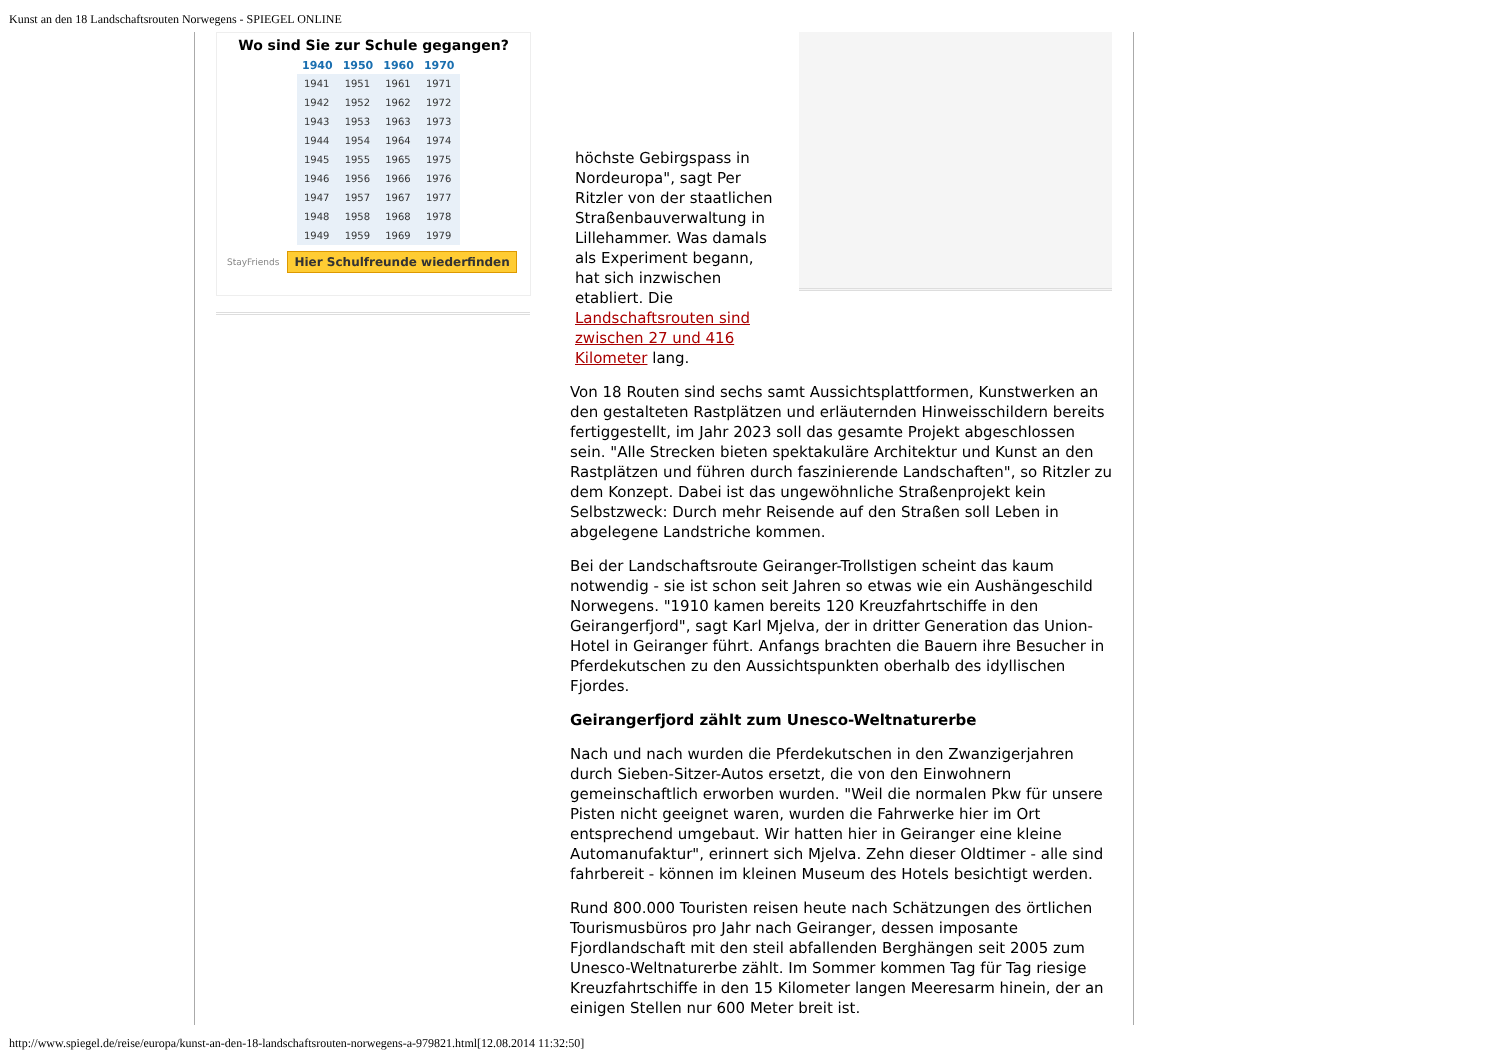Kunst an den 18 Landschaftsrouten Norwegens - SPIEGEL ONLINE
Wo sind Sie zur Schule gegangen?
| 1940 | 1950 | 1960 | 1970 |
| --- | --- | --- | --- |
| 1941 | 1951 | 1961 | 1971 |
| 1942 | 1952 | 1962 | 1972 |
| 1943 | 1953 | 1963 | 1973 |
| 1944 | 1954 | 1964 | 1974 |
| 1945 | 1955 | 1965 | 1975 |
| 1946 | 1956 | 1966 | 1976 |
| 1947 | 1957 | 1967 | 1977 |
| 1948 | 1958 | 1968 | 1978 |
| 1949 | 1959 | 1969 | 1979 |
StayFriends Hier Schulfreunde wiederfinden
höchste Gebirgspass in Nordeuropa", sagt Per Ritzler von der staatlichen Straßenbauverwaltung in Lillehammer. Was damals als Experiment begann, hat sich inzwischen etabliert. Die Landschaftsrouten sind zwischen 27 und 416 Kilometer lang.
Von 18 Routen sind sechs samt Aussichtsplattformen, Kunstwerken an den gestalteten Rastplätzen und erläuternden Hinweisschildern bereits fertiggestellt, im Jahr 2023 soll das gesamte Projekt abgeschlossen sein. "Alle Strecken bieten spektakuläre Architektur und Kunst an den Rastplätzen und führen durch faszinierende Landschaften", so Ritzler zu dem Konzept. Dabei ist das ungewöhnliche Straßenprojekt kein Selbstzweck: Durch mehr Reisende auf den Straßen soll Leben in abgelegene Landstriche kommen.
Bei der Landschaftsroute Geiranger-Trollstigen scheint das kaum notwendig - sie ist schon seit Jahren so etwas wie ein Aushängeschild Norwegens. "1910 kamen bereits 120 Kreuzfahrtschiffe in den Geirangerfjord", sagt Karl Mjelva, der in dritter Generation das Union-Hotel in Geiranger führt. Anfangs brachten die Bauern ihre Besucher in Pferdekutschen zu den Aussichtspunkten oberhalb des idyllischen Fjordes.
Geirangerfjord zählt zum Unesco-Weltnaturerbe
Nach und nach wurden die Pferdekutschen in den Zwanzigerjahren durch Sieben-Sitzer-Autos ersetzt, die von den Einwohnern gemeinschaftlich erworben wurden. "Weil die normalen Pkw für unsere Pisten nicht geeignet waren, wurden die Fahrwerke hier im Ort entsprechend umgebaut. Wir hatten hier in Geiranger eine kleine Automanufaktur", erinnert sich Mjelva. Zehn dieser Oldtimer - alle sind fahrbereit - können im kleinen Museum des Hotels besichtigt werden.
Rund 800.000 Touristen reisen heute nach Schätzungen des örtlichen Tourismusbüros pro Jahr nach Geiranger, dessen imposante Fjordlandschaft mit den steil abfallenden Berghängen seit 2005 zum Unesco-Weltnaturerbe zählt. Im Sommer kommen Tag für Tag riesige Kreuzfahrtschiffe in den 15 Kilometer langen Meeresarm hinein, der an einigen Stellen nur 600 Meter breit ist.
http://www.spiegel.de/reise/europa/kunst-an-den-18-landschaftsrouten-norwegens-a-979821.html[12.08.2014 11:32:50]